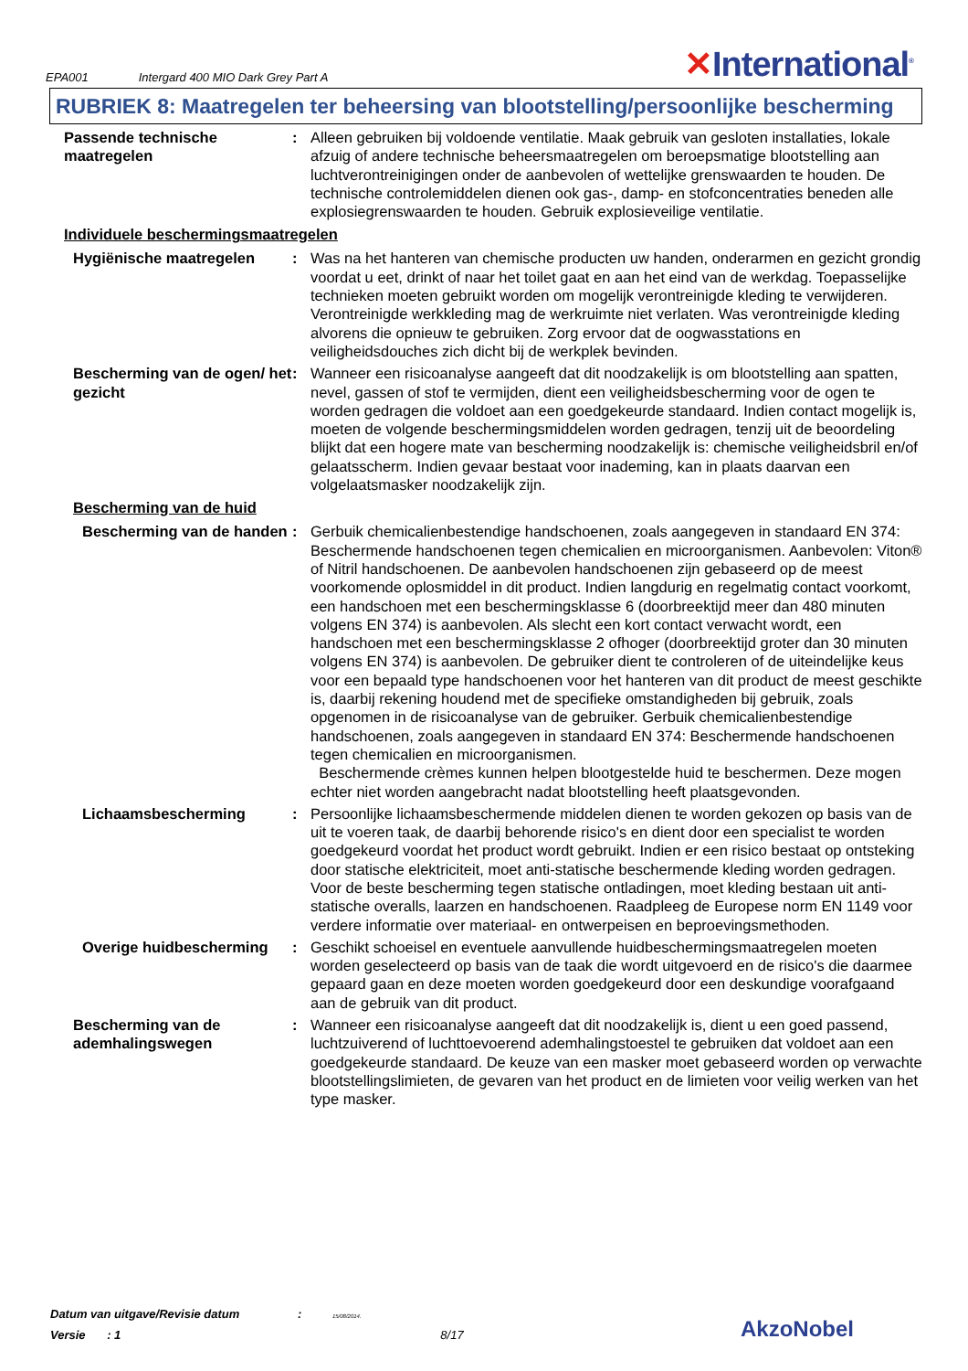EPA001 Intergard 400 MIO Dark Grey Part A ✕International<sup>®</sup>
RUBRIEK 8: Maatregelen ter beheersing van blootstelling/persoonlijke bescherming
Passende technische maatregelen
: Alleen gebruiken bij voldoende ventilatie. Maak gebruik van gesloten installaties, lokale afzuig of andere technische beheersmaatregelen om beroepsmatige blootstelling aan luchtverontreinigingen onder de aanbevolen of wettelijke grenswaarden te houden. De technische controlemiddelen dienen ook gas-, damp- en stofconcentraties beneden alle explosiegrenswaarden te houden. Gebruik explosieveilige ventilatie.
Individuele beschermingsmaatregelen
Hygiënische maatregelen : Was na het hanteren van chemische producten uw handen, onderarmen en gezicht grondig voordat u eet, drinkt of naar het toilet gaat en aan het eind van de werkdag. Toepasselijke technieken moeten gebruikt worden om mogelijk verontreinigde kleding te verwijderen. Verontreinigde werkkleding mag de werkruimte niet verlaten. Was verontreinigde kleding alvorens die opnieuw te gebruiken. Zorg ervoor dat de oogwasstations en veiligheidsdouches zich dicht bij de werkplek bevinden.
Bescherming van de ogen/ het gezicht
: Wanneer een risicoanalyse aangeeft dat dit noodzakelijk is om blootstelling aan spatten, nevel, gassen of stof te vermijden, dient een veiligheidsbescherming voor de ogen te worden gedragen die voldoet aan een goedgekeurde standaard. Indien contact mogelijk is, moeten de volgende beschermingsmiddelen worden gedragen, tenzij uit de beoordeling blijkt dat een hogere mate van bescherming noodzakelijk is: chemische veiligheidsbril en/of gelaatsscherm. Indien gevaar bestaat voor inademing, kan in plaats daarvan een volgelaatsmasker noodzakelijk zijn.
Bescherming van de huid
Bescherming van de handen
: Gerbuik chemicalienbestendige handschoenen, zoals aangegeven in standaard EN 374: Beschermende handschoenen tegen chemicalien en microorganismen. Aanbevolen: Viton® of Nitril handschoenen. De aanbevolen handschoenen zijn gebaseerd op de meest voorkomende oplosmiddel in dit product. Indien langdurig en regelmatig contact voorkomt, een handschoen met een beschermingsklasse 6 (doorbreektijd meer dan 480 minuten volgens EN 374) is aanbevolen. Als slecht een kort contact verwacht wordt, een handschoen met een beschermingsklasse 2 ofhoger (doorbreektijd groter dan 30 minuten volgens EN 374) is aanbevolen. De gebruiker dient te controleren of de uiteindelijke keus voor een bepaald type handschoenen voor het hanteren van dit product de meest geschikte is, daarbij rekening houdend met de specifieke omstandigheden bij gebruik, zoals opgenomen in de risicoanalyse van de gebruiker. Gerbuik chemicalienbestendige handschoenen, zoals aangegeven in standaard EN 374: Beschermende handschoenen tegen chemicalien en microorganismen.
Beschermende crèmes kunnen helpen blootgestelde huid te beschermen. Deze mogen echter niet worden aangebracht nadat blootstelling heeft plaatsgevonden.
Lichaamsbescherming : Persoonlijke lichaamsbeschermende middelen dienen te worden gekozen op basis van de uit te voeren taak, de daarbij behorende risico's en dient door een specialist te worden goedgekeurd voordat het product wordt gebruikt. Indien er een risico bestaat op ontsteking door statische elektriciteit, moet anti-statische beschermende kleding worden gedragen. Voor de beste bescherming tegen statische ontladingen, moet kleding bestaan uit anti-statische overalls, laarzen en handschoenen. Raadpleeg de Europese norm EN 1149 voor verdere informatie over materiaal- en ontwerpeisen en beproevingsmethoden.
Overige huidbescherming : Geschikt schoeisel en eventuele aanvullende huidbeschermingsmaatregelen moeten worden geselecteerd op basis van de taak die wordt uitgevoerd en de risico's die daarmee gepaard gaan en deze moeten worden goedgekeurd door een deskundige voorafgaand aan de gebruik van dit product.
Bescherming van de ademhalingswegen
: Wanneer een risicoanalyse aangeeft dat dit noodzakelijk is, dient u een goed passend, luchtzuiverend of luchttoevoerend ademhalingstoestel te gebruiken dat voldoet aan een goedgekeurde standaard. De keuze van een masker moet gebaseerd worden op verwachte blootstellingslimieten, de gevaren van het product en de limieten voor veilig werken van het type masker.
Datum van uitgave/Revisie datum : 15/08/2014.
Versie : 1 8/17
AkzoNobel